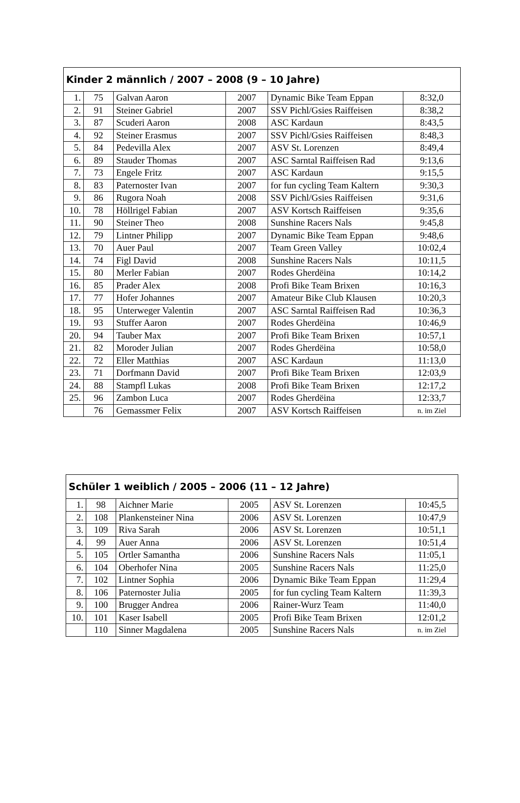| Kinder 2 männlich / 2007 – 2008 (9 – 10 Jahre) | | | | | |
| --- | --- | --- | --- | --- | --- |
| 1. | 75 | Galvan Aaron | 2007 | Dynamic Bike Team Eppan | 8:32,0 |
| 2. | 91 | Steiner Gabriel | 2007 | SSV Pichl/Gsies Raiffeisen | 8:38,2 |
| 3. | 87 | Scuderi Aaron | 2008 | ASC Kardaun | 8:43,5 |
| 4. | 92 | Steiner Erasmus | 2007 | SSV Pichl/Gsies Raiffeisen | 8:48,3 |
| 5. | 84 | Pedevilla Alex | 2007 | ASV St. Lorenzen | 8:49,4 |
| 6. | 89 | Stauder Thomas | 2007 | ASC Sarntal Raiffeisen Rad | 9:13,6 |
| 7. | 73 | Engele Fritz | 2007 | ASC Kardaun | 9:15,5 |
| 8. | 83 | Paternoster Ivan | 2007 | for fun cycling Team Kaltern | 9:30,3 |
| 9. | 86 | Rugora Noah | 2008 | SSV Pichl/Gsies Raiffeisen | 9:31,6 |
| 10. | 78 | Höllrigel Fabian | 2007 | ASV Kortsch Raiffeisen | 9:35,6 |
| 11. | 90 | Steiner Theo | 2008 | Sunshine Racers Nals | 9:45,8 |
| 12. | 79 | Lintner Philipp | 2007 | Dynamic Bike Team Eppan | 9:48,6 |
| 13. | 70 | Auer Paul | 2007 | Team Green Valley | 10:02,4 |
| 14. | 74 | Figl David | 2008 | Sunshine Racers Nals | 10:11,5 |
| 15. | 80 | Merler Fabian | 2007 | Rodes Gherdëina | 10:14,2 |
| 16. | 85 | Prader Alex | 2008 | Profi Bike Team Brixen | 10:16,3 |
| 17. | 77 | Hofer Johannes | 2007 | Amateur Bike Club Klausen | 10:20,3 |
| 18. | 95 | Unterweger Valentin | 2007 | ASC Sarntal Raiffeisen Rad | 10:36,3 |
| 19. | 93 | Stuffer Aaron | 2007 | Rodes Gherdëina | 10:46,9 |
| 20. | 94 | Tauber Max | 2007 | Profi Bike Team Brixen | 10:57,1 |
| 21. | 82 | Moroder Julian | 2007 | Rodes Gherdëina | 10:58,0 |
| 22. | 72 | Eller Matthias | 2007 | ASC Kardaun | 11:13,0 |
| 23. | 71 | Dorfmann David | 2007 | Profi Bike Team Brixen | 12:03,9 |
| 24. | 88 | Stampfl Lukas | 2008 | Profi Bike Team Brixen | 12:17,2 |
| 25. | 96 | Zambon Luca | 2007 | Rodes Gherdëina | 12:33,7 |
| | 76 | Gemassmer Felix | 2007 | ASV Kortsch Raiffeisen | n. im Ziel |
| Schüler 1 weiblich / 2005 – 2006 (11 – 12 Jahre) | | | | | |
| --- | --- | --- | --- | --- | --- |
| 1. | 98 | Aichner Marie | 2005 | ASV St. Lorenzen | 10:45,5 |
| 2. | 108 | Plankensteiner Nina | 2006 | ASV St. Lorenzen | 10:47,9 |
| 3. | 109 | Riva Sarah | 2006 | ASV St. Lorenzen | 10:51,1 |
| 4. | 99 | Auer Anna | 2006 | ASV St. Lorenzen | 10:51,4 |
| 5. | 105 | Ortler Samantha | 2006 | Sunshine Racers Nals | 11:05,1 |
| 6. | 104 | Oberhofer Nina | 2005 | Sunshine Racers Nals | 11:25,0 |
| 7. | 102 | Lintner Sophia | 2006 | Dynamic Bike Team Eppan | 11:29,4 |
| 8. | 106 | Paternoster Julia | 2005 | for fun cycling Team Kaltern | 11:39,3 |
| 9. | 100 | Brugger Andrea | 2006 | Rainer-Wurz Team | 11:40,0 |
| 10. | 101 | Kaser Isabell | 2005 | Profi Bike Team Brixen | 12:01,2 |
| | 110 | Sinner Magdalena | 2005 | Sunshine Racers Nals | n. im Ziel |